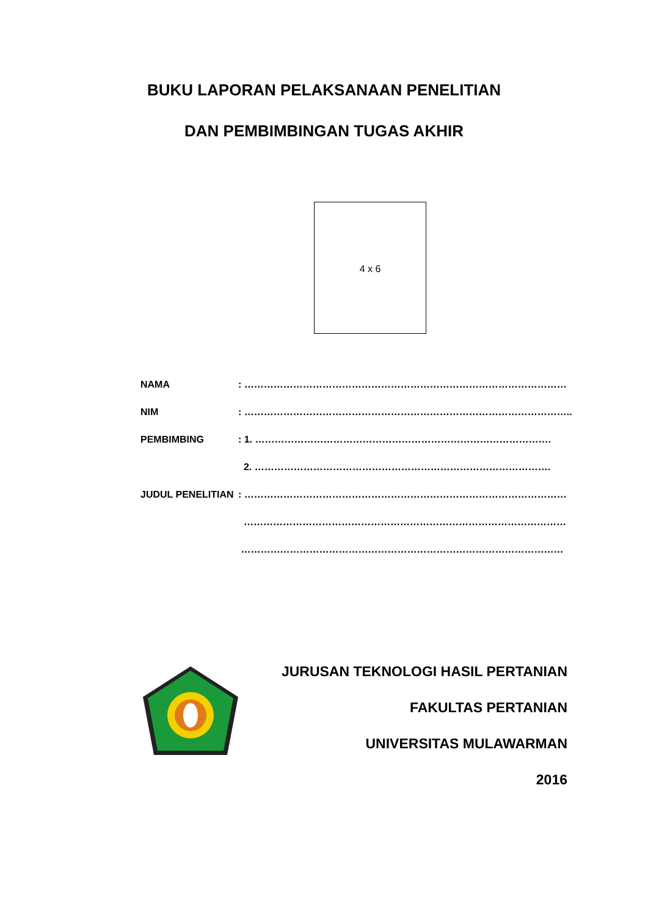BUKU LAPORAN PELAKSANAAN PENELITIAN
DAN PEMBIMBINGAN TUGAS AKHIR
4 x 6
NAMA: ………………………………………………………………………………………
NIM: ………………………………………………………………………………………..
PEMBIMBING: 1. ……………………………………………………………………………….
2. ……………………………………………………………………………….
JUDUL PENELITIAN: ………………………………………………………………………………………
………………………………………………………………………………………
………………………………………………………………………………………
JURUSAN TEKNOLOGI HASIL PERTANIAN
FAKULTAS PERTANIAN
UNIVERSITAS MULAWARMAN
2016